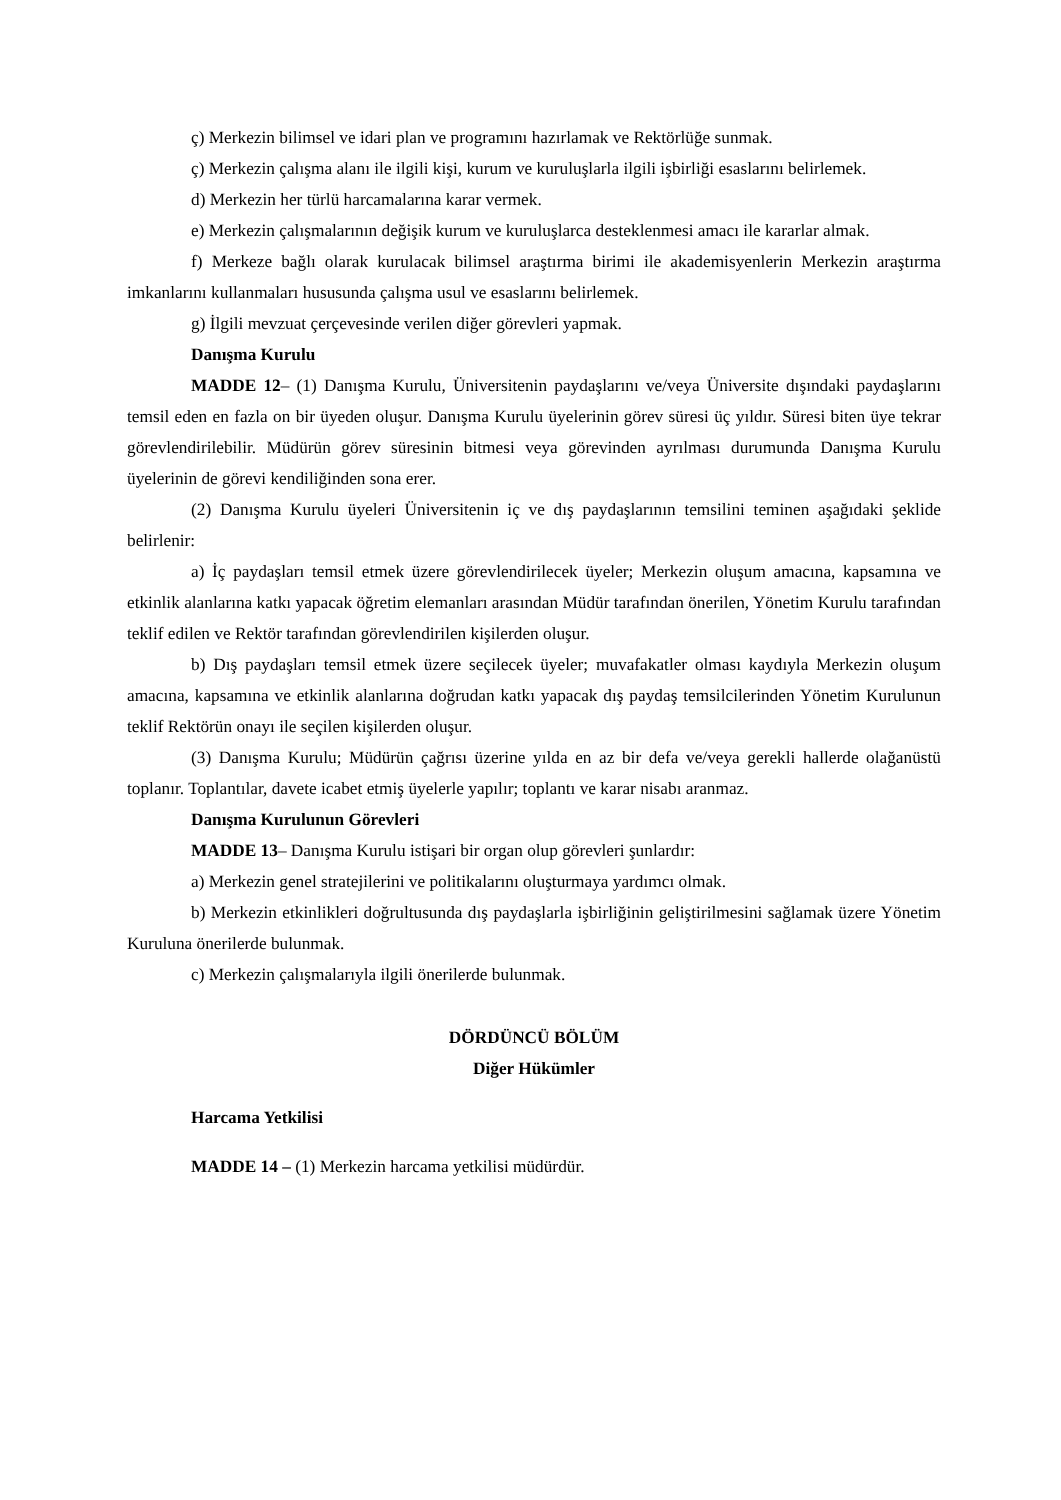ç) Merkezin bilimsel ve idari plan ve programını hazırlamak ve Rektörlüğe sunmak.
ç) Merkezin çalışma alanı ile ilgili kişi, kurum ve kuruluşlarla ilgili işbirliği esaslarını belirlemek.
d) Merkezin her türlü harcamalarına karar vermek.
e) Merkezin çalışmalarının değişik kurum ve kuruluşlarca desteklenmesi amacı ile kararlar almak.
f) Merkeze bağlı olarak kurulacak bilimsel araştırma birimi ile akademisyenlerin Merkezin araştırma imkanlarını kullanmaları hususunda çalışma usul ve esaslarını belirlemek.
g) İlgili mevzuat çerçevesinde verilen diğer görevleri yapmak.
Danışma Kurulu
MADDE 12– (1) Danışma Kurulu, Üniversitenin paydaşlarını ve/veya Üniversite dışındaki paydaşlarını temsil eden en fazla on bir üyeden oluşur. Danışma Kurulu üyelerinin görev süresi üç yıldır. Süresi biten üye tekrar görevlendirilebilir. Müdürün görev süresinin bitmesi veya görevinden ayrılması durumunda Danışma Kurulu üyelerinin de görevi kendiliğinden sona erer.
(2) Danışma Kurulu üyeleri Üniversitenin iç ve dış paydaşlarının temsilini teminen aşağıdaki şeklide belirlenir:
a) İç paydaşları temsil etmek üzere görevlendirilecek üyeler; Merkezin oluşum amacına, kapsamına ve etkinlik alanlarına katkı yapacak öğretim elemanları arasından Müdür tarafından önerilen, Yönetim Kurulu tarafından teklif edilen ve Rektör tarafından görevlendirilen kişilerden oluşur.
b) Dış paydaşları temsil etmek üzere seçilecek üyeler; muvafakatler olması kaydıyla Merkezin oluşum amacına, kapsamına ve etkinlik alanlarına doğrudan katkı yapacak dış paydaş temsilcilerinden Yönetim Kurulunun teklif Rektörün onayı ile seçilen kişilerden oluşur.
(3) Danışma Kurulu; Müdürün çağrısı üzerine yılda en az bir defa ve/veya gerekli hallerde olağanüstü toplanır. Toplantılar, davete icabet etmiş üyelerle yapılır; toplantı ve karar nisabı aranmaz.
Danışma Kurulunun Görevleri
MADDE 13– Danışma Kurulu istişari bir organ olup görevleri şunlardır:
a) Merkezin genel stratejilerini ve politikalarını oluşturmaya yardımcı olmak.
b) Merkezin etkinlikleri doğrultusunda dış paydaşlarla işbirliğinin geliştirilmesini sağlamak üzere Yönetim Kuruluna önerilerde bulunmak.
c) Merkezin çalışmalarıyla ilgili önerilerde bulunmak.
DÖRDÜNCÜ BÖLÜM
Diğer Hükümler
Harcama Yetkilisi
MADDE 14 – (1) Merkezin harcama yetkilisi müdürdür.